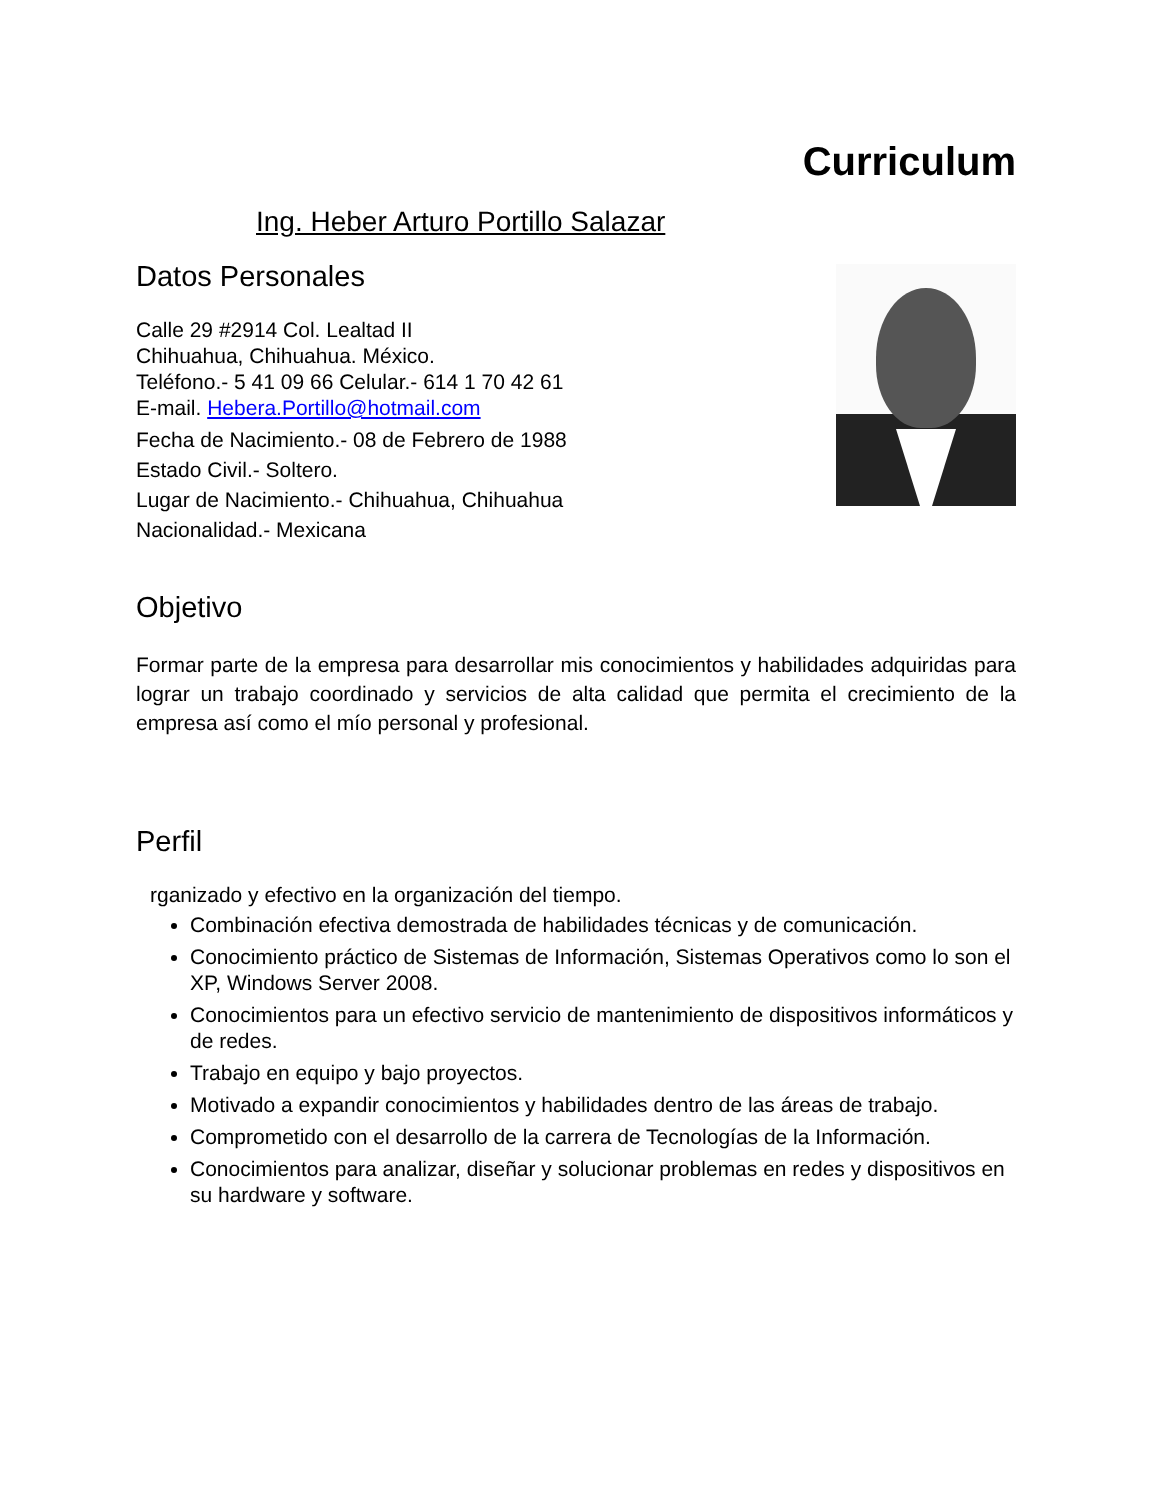Curriculum
Ing. Heber Arturo Portillo Salazar
Datos Personales
Calle 29 #2914 Col. Lealtad II
Chihuahua, Chihuahua. México.
Teléfono.- 5 41 09 66 Celular.- 614 1 70 42 61
E-mail. Hebera.Portillo@hotmail.com
Fecha de Nacimiento.- 08 de Febrero de 1988
Estado Civil.- Soltero.
Lugar de Nacimiento.- Chihuahua, Chihuahua
Nacionalidad.- Mexicana
Objetivo
Formar parte de la empresa para desarrollar mis conocimientos y habilidades adquiridas para lograr un trabajo coordinado y servicios de alta calidad que permita el crecimiento de la empresa así como el mío personal y profesional.
Perfil
rganizado y efectivo en la organización del tiempo.
Combinación efectiva demostrada de habilidades técnicas y de comunicación.
Conocimiento práctico de Sistemas de Información, Sistemas Operativos como lo son el XP, Windows Server 2008.
Conocimientos para un efectivo servicio de mantenimiento de dispositivos informáticos y de redes.
Trabajo en equipo y bajo proyectos.
Motivado a expandir conocimientos y habilidades dentro de las áreas de trabajo.
Comprometido con el desarrollo de la carrera de Tecnologías de la Información.
Conocimientos para analizar, diseñar y solucionar problemas en redes y dispositivos en su hardware y software.